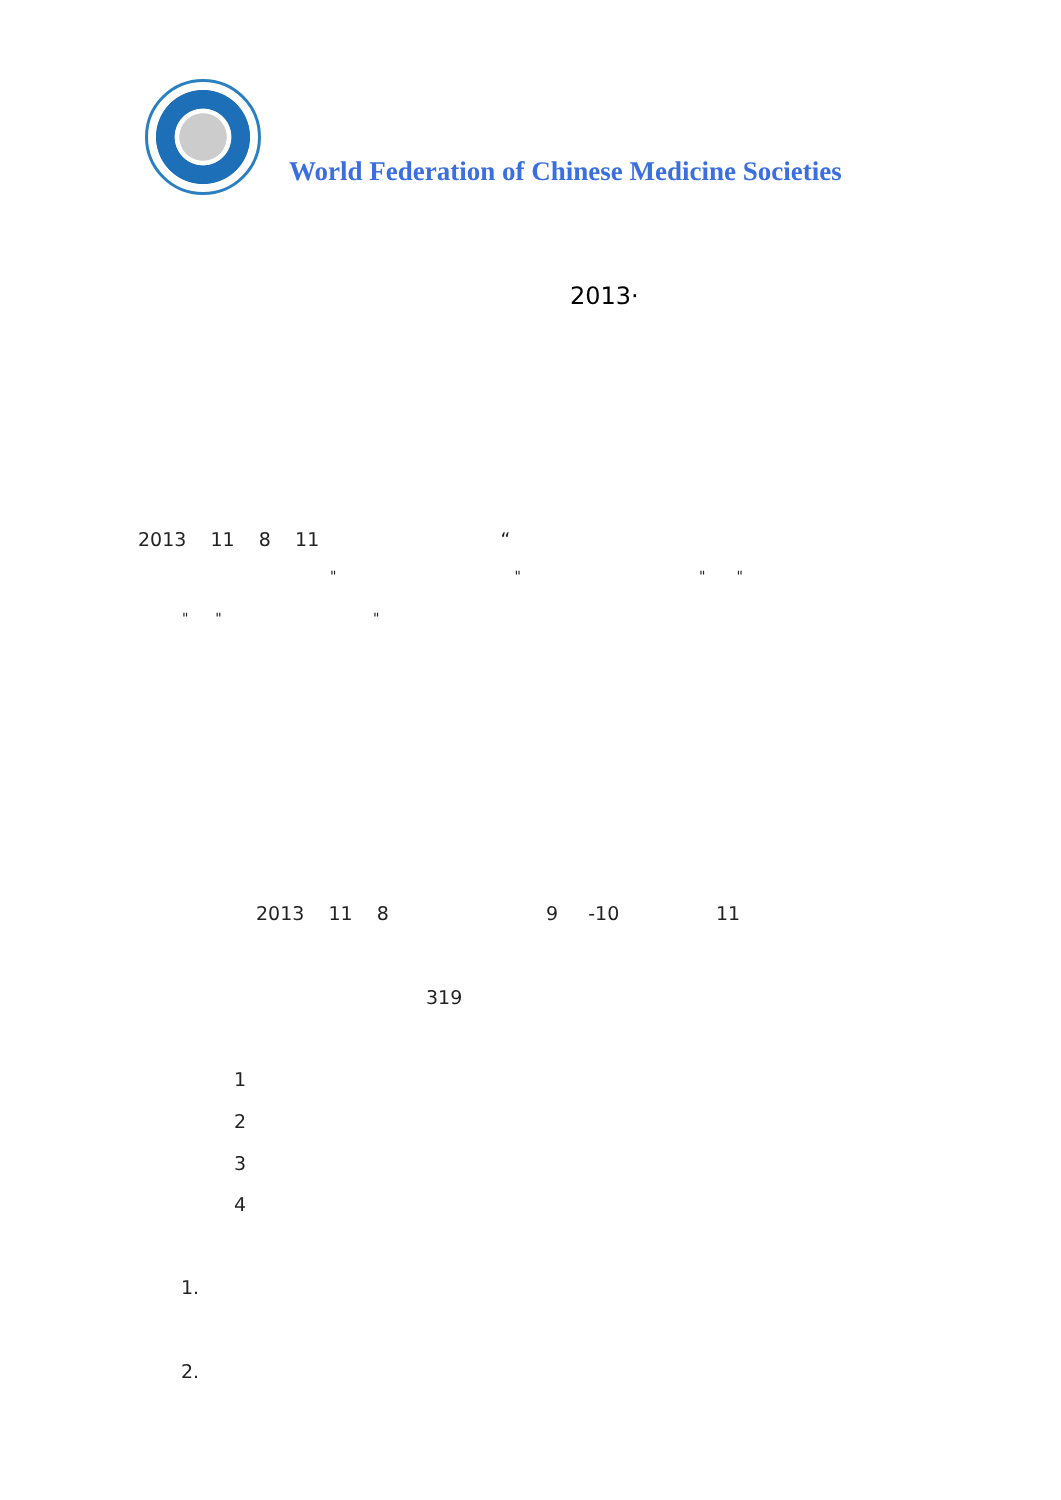World Federation of Chinese Medicine Societies
2013·
2013 11 8 11 “
" " " "
" " "
2013 11 8 9 -10 11
319
1
2
3
4
1.
2.